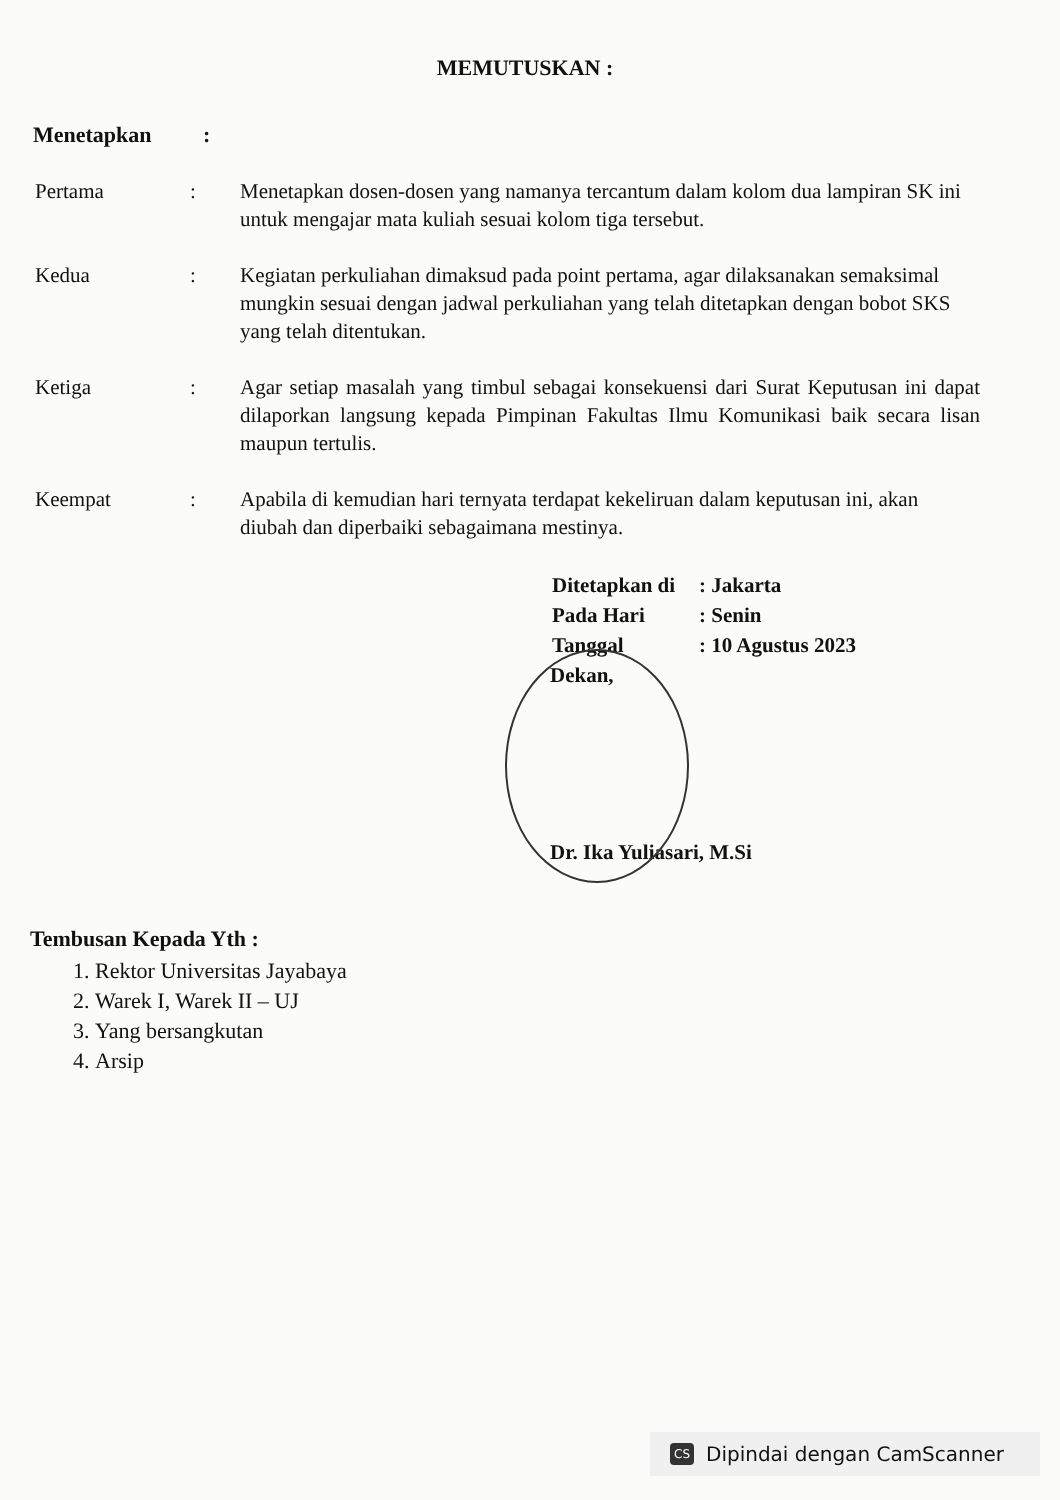MEMUTUSKAN :
Menetapkan :
Pertama : Menetapkan dosen-dosen yang namanya tercantum dalam kolom dua lampiran SK ini untuk mengajar mata kuliah sesuai kolom tiga tersebut.
Kedua : Kegiatan perkuliahan dimaksud pada point pertama, agar dilaksanakan semaksimal mungkin sesuai dengan jadwal perkuliahan yang telah ditetapkan dengan bobot SKS yang telah ditentukan.
Ketiga : Agar setiap masalah yang timbul sebagai konsekuensi dari Surat Keputusan ini dapat dilaporkan langsung kepada Pimpinan Fakultas Ilmu Komunikasi baik secara lisan maupun tertulis.
Keempat : Apabila di kemudian hari ternyata terdapat kekeliruan dalam keputusan ini, akan diubah dan diperbaiki sebagaimana mestinya.
| Ditetapkan di | : Jakarta |
| Pada Hari | : Senin |
| Tanggal | : 10 Agustus 2023 |
Dekan,
Dr. Ika Yuliasari, M.Si
Tembusan Kepada Yth :
1. Rektor Universitas Jayabaya
2. Warek I, Warek II – UJ
3. Yang bersangkutan
4. Arsip
CS Dipindai dengan CamScanner